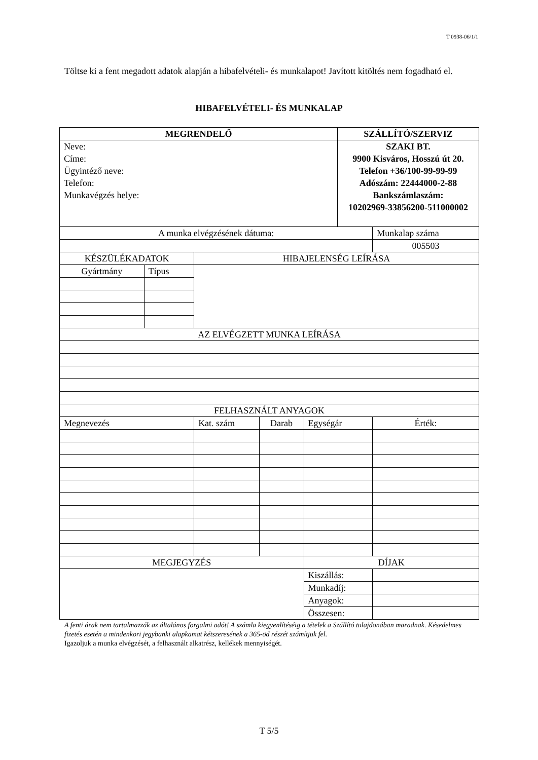T 0938-06/1/1
Töltse ki a fent megadott adatok alapján a hibafelvételi- és munkalapot! Javított kitöltés nem fogadható el.
HIBAFELVÉTELI- ÉS MUNKALAP
| MEGRENDELŐ | | | | | | SZÁLLÍTÓ/SZERVIZ | | |
| Neve: Címe: Ügyintéző neve: Telefon: Munkavégzés helye: | | | | | | SZAKI BT. 9900 Kisváros, Hosszú út 20. Telefon +36/100-99-99-99 Adószám: 22444000-2-88 Bankszámlaszám: 10202969-33856200-511000002 | | |
| A munka elvégzésének dátuma: | | | | | | | | Munkalap száma |
| | | | | | | | | 005503 |
| KÉSZÜLÉKADATOK | | HIBAJELENSÉG LEÍRÁSA | | | | | | |
| Gyártmány | Típus | | | | | | | |
| AZ ELVÉGZETT MUNKA LEÍRÁSA | | | | | | | | |
| FELHASZNÁLT ANYAGOK | | | | | | | | |
| Megnevezés | | | Kat. szám | Darab | Egységár | | Érték: | |
| MEGJEGYZÉS | | | | | DÍJAK | | | |
| | | | | | Kiszállás: | | | |
| | | | | | Munkadíj: | | | |
| | | | | | Anyagok: | | | |
| | | | | | Összesen: | | | |
A fenti árak nem tartalmazzák az általános forgalmi adót! A számla kiegyenlítéséig a tételek a Szállító tulajdonában maradnak. Késedelmes fizetés esetén a mindenkori jegybanki alapkamat kétszeresének a 365-öd részét számítjuk fel.
Igazoljuk a munka elvégzését, a felhasznált alkatrész, kellékek mennyiségét.
T 5/5